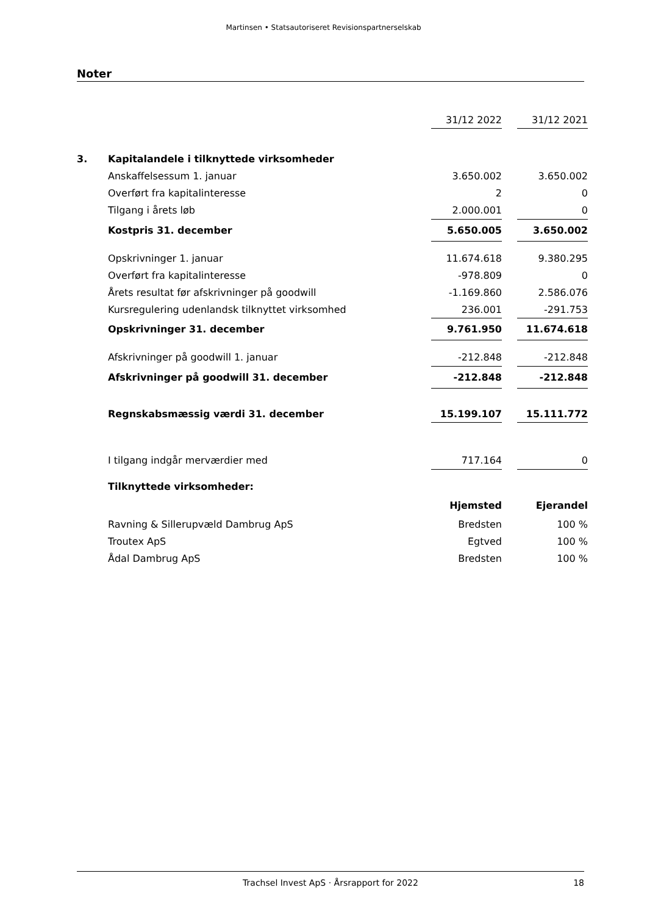Martinsen • Statsautoriseret Revisionspartnerselskab
Noter
| | | 31/12 2022 | | 31/12 2021 |
| 3. | Kapitalandele i tilknyttede virksomheder | | | |
| | Anskaffelsessum 1. januar | 3.650.002 | | 3.650.002 |
| | Overført fra kapitalinteresse | 2 | | 0 |
| | Tilgang i årets løb | 2.000.001 | | 0 |
| | Kostpris 31. december | 5.650.005 | | 3.650.002 |
| | Opskrivninger 1. januar | 11.674.618 | | 9.380.295 |
| | Overført fra kapitalinteresse | -978.809 | | 0 |
| | Årets resultat før afskrivninger på goodwill | -1.169.860 | | 2.586.076 |
| | Kursregulering udenlandsk tilknyttet virksomhed | 236.001 | | -291.753 |
| | Opskrivninger 31. december | 9.761.950 | | 11.674.618 |
| | Afskrivninger på goodwill 1. januar | -212.848 | | -212.848 |
| | Afskrivninger på goodwill 31. december | -212.848 | | -212.848 |
| | Regnskabsmæssig værdi 31. december | 15.199.107 | | 15.111.772 |
| | I tilgang indgår merværdier med | 717.164 | | 0 |
| | Tilknyttede virksomheder: | | | |
| | | Hjemsted | | Ejerandel |
| | Ravning & Sillerupvæld Dambrug ApS | Bredsten | | 100 % |
| | Troutex ApS | Egtved | | 100 % |
| | Ådal Dambrug ApS | Bredsten | | 100 % |
Trachsel Invest ApS · Årsrapport for 2022 18